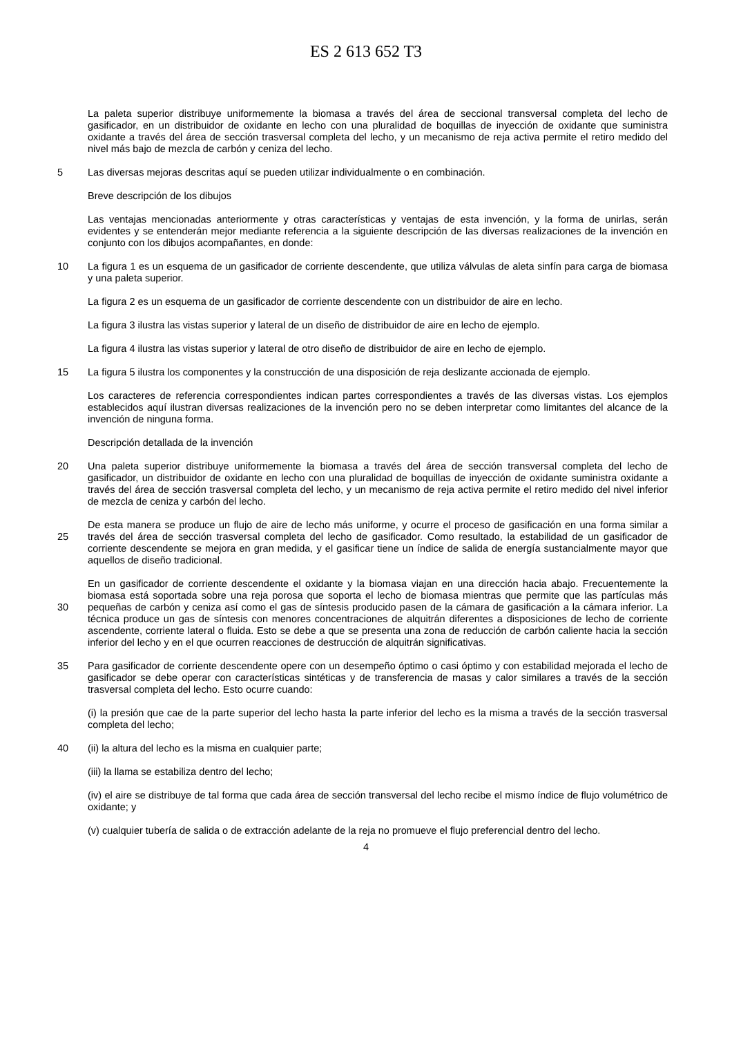ES 2 613 652 T3
La paleta superior distribuye uniformemente la biomasa a través del área de seccional transversal completa del lecho de gasificador, en un distribuidor de oxidante en lecho con una pluralidad de boquillas de inyección de oxidante que suministra oxidante a través del área de sección trasversal completa del lecho, y un mecanismo de reja activa permite el retiro medido del nivel más bajo de mezcla de carbón y ceniza del lecho.
5 Las diversas mejoras descritas aquí se pueden utilizar individualmente o en combinación.
Breve descripción de los dibujos
Las ventajas mencionadas anteriormente y otras características y ventajas de esta invención, y la forma de unirlas, serán evidentes y se entenderán mejor mediante referencia a la siguiente descripción de las diversas realizaciones de la invención en conjunto con los dibujos acompañantes, en donde:
10 La figura 1 es un esquema de un gasificador de corriente descendente, que utiliza válvulas de aleta sinfín para carga de biomasa y una paleta superior.
La figura 2 es un esquema de un gasificador de corriente descendente con un distribuidor de aire en lecho.
La figura 3 ilustra las vistas superior y lateral de un diseño de distribuidor de aire en lecho de ejemplo.
La figura 4 ilustra las vistas superior y lateral de otro diseño de distribuidor de aire en lecho de ejemplo.
15 La figura 5 ilustra los componentes y la construcción de una disposición de reja deslizante accionada de ejemplo.
Los caracteres de referencia correspondientes indican partes correspondientes a través de las diversas vistas. Los ejemplos establecidos aquí ilustran diversas realizaciones de la invención pero no se deben interpretar como limitantes del alcance de la invención de ninguna forma.
Descripción detallada de la invención
20 Una paleta superior distribuye uniformemente la biomasa a través del área de sección transversal completa del lecho de gasificador, un distribuidor de oxidante en lecho con una pluralidad de boquillas de inyección de oxidante suministra oxidante a través del área de sección trasversal completa del lecho, y un mecanismo de reja activa permite el retiro medido del nivel inferior de mezcla de ceniza y carbón del lecho.
25 De esta manera se produce un flujo de aire de lecho más uniforme, y ocurre el proceso de gasificación en una forma similar a través del área de sección trasversal completa del lecho de gasificador. Como resultado, la estabilidad de un gasificador de corriente descendente se mejora en gran medida, y el gasificar tiene un índice de salida de energía sustancialmente mayor que aquellos de diseño tradicional.
30 En un gasificador de corriente descendente el oxidante y la biomasa viajan en una dirección hacia abajo. Frecuentemente la biomasa está soportada sobre una reja porosa que soporta el lecho de biomasa mientras que permite que las partículas más pequeñas de carbón y ceniza así como el gas de síntesis producido pasen de la cámara de gasificación a la cámara inferior. La técnica produce un gas de síntesis con menores concentraciones de alquitrán diferentes a disposiciones de lecho de corriente ascendente, corriente lateral o fluida. Esto se debe a que se presenta una zona de reducción de carbón caliente hacia la sección inferior del lecho y en el que ocurren reacciones de destrucción de alquitrán significativas.
35 Para gasificador de corriente descendente opere con un desempeño óptimo o casi óptimo y con estabilidad mejorada el lecho de gasificador se debe operar con características sintéticas y de transferencia de masas y calor similares a través de la sección trasversal completa del lecho. Esto ocurre cuando:
(i) la presión que cae de la parte superior del lecho hasta la parte inferior del lecho es la misma a través de la sección trasversal completa del lecho;
40 (ii) la altura del lecho es la misma en cualquier parte;
(iii) la llama se estabiliza dentro del lecho;
(iv) el aire se distribuye de tal forma que cada área de sección transversal del lecho recibe el mismo índice de flujo volumétrico de oxidante; y
(v) cualquier tubería de salida o de extracción adelante de la reja no promueve el flujo preferencial dentro del lecho.
4